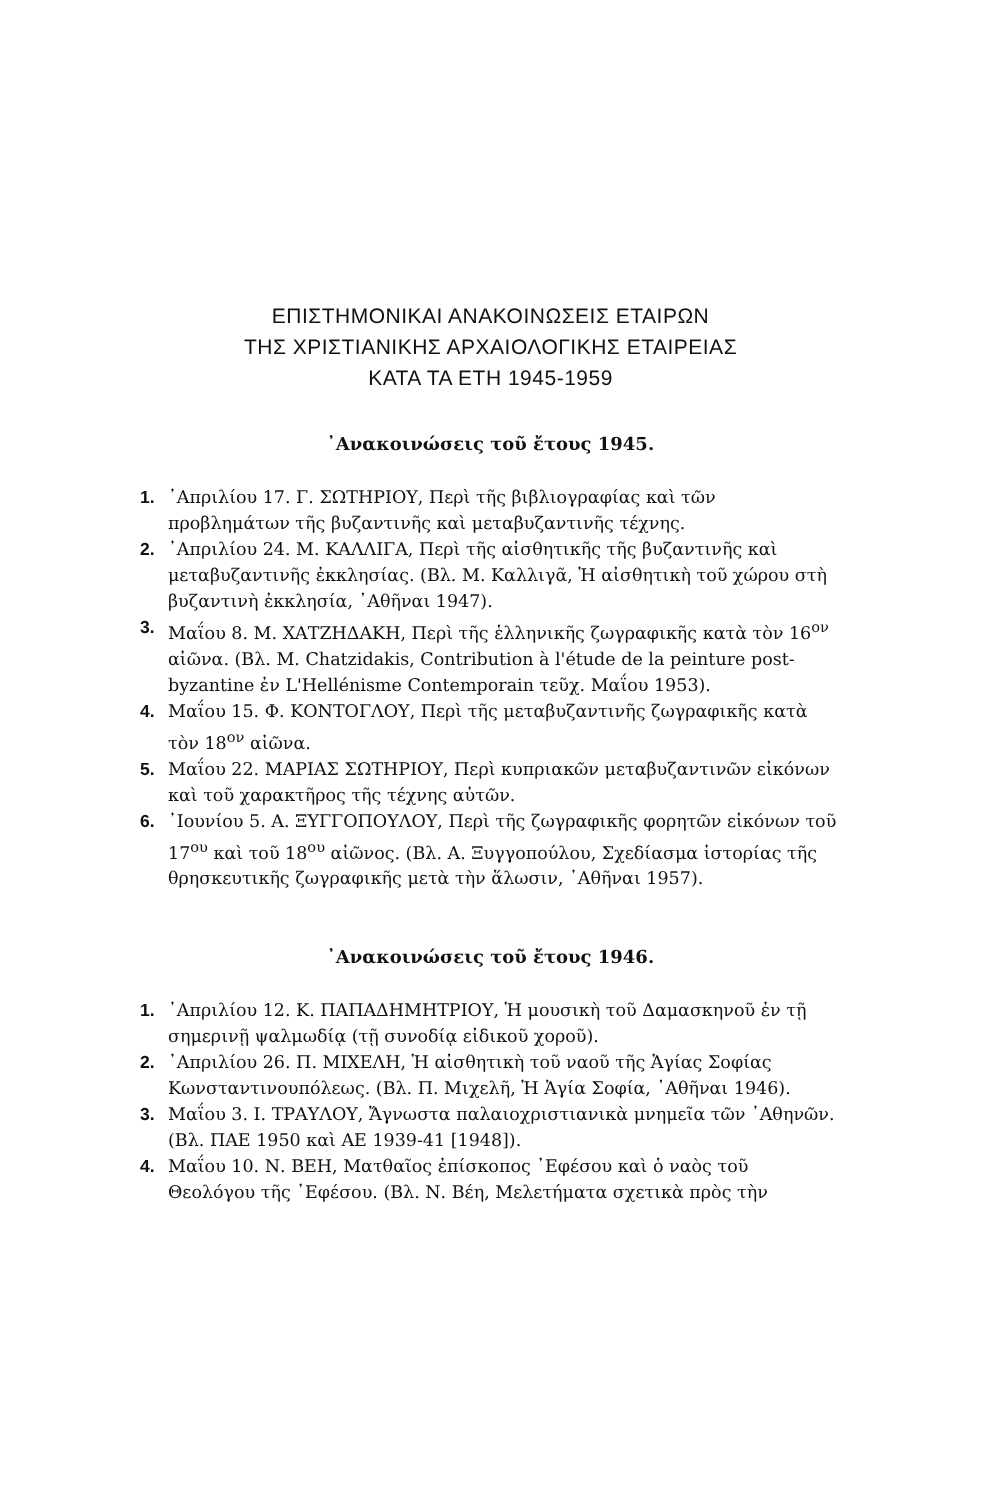ΕΠΙΣΤΗΜΟΝΙΚΑΙ ΑΝΑΚΟΙΝΩΣΕΙΣ ΕΤΑΙΡΩΝ
ΤΗΣ ΧΡΙΣΤΙΑΝΙΚΗΣ ΑΡΧΑΙΟΛΟΓΙΚΗΣ ΕΤΑΙΡΕΙΑΣ
ΚΑΤΑ ΤΑ ΕΤΗ 1945-1959
᾿Ανακοινώσεις τοῦ ἔτους 1945.
1. ᾿Απριλίου 17. Γ. ΣΩΤΗΡΙΟΥ, Περὶ τῆς βιβλιογραφίας καὶ τῶν προβλημάτων τῆς βυζαντινῆς καὶ μεταβυζαντινῆς τέχνης.
2. ᾿Απριλίου 24. Μ. ΚΑΛΛΙΓΑ, Περὶ τῆς αἰσθητικῆς τῆς βυζαντινῆς καὶ μεταβυζαντινῆς ἐκκλησίας. (Βλ. Μ. Καλλιγᾶ, Ἡ αἰσθητικὴ τοῦ χώρου στὴ βυζαντινὴ ἐκκλησία, ᾿Αθῆναι 1947).
3. Μαΐου 8. Μ. ΧΑΤΖΗΔΑΚΗ, Περὶ τῆς ἑλληνικῆς ζωγραφικῆς κατὰ τὸν 16<sup>ον</sup> αἰῶνα. (Βλ. M. Chatzidakis, Contribution à l'étude de la peinture post-byzantine ἐν L'Hellénisme Contemporain τεῦχ. Μαΐου 1953).
4. Μαΐου 15. Φ. ΚΟΝΤΟΓΛΟΥ, Περὶ τῆς μεταβυζαντινῆς ζωγραφικῆς κατὰ τὸν 18<sup>ον</sup> αἰῶνα.
5. Μαΐου 22. ΜΑΡΙΑΣ ΣΩΤΗΡΙΟΥ, Περὶ κυπριακῶν μεταβυζαντινῶν εἰκόνων καὶ τοῦ χαρακτῆρος τῆς τέχνης αὐτῶν.
6. ᾿Ιουνίου 5. Α. ΞΥΓΓΟΠΟΥΛΟΥ, Περὶ τῆς ζωγραφικῆς φορητῶν εἰκόνων τοῦ 17<sup>ου</sup> καὶ τοῦ 18<sup>ου</sup> αἰῶνος. (Βλ. Α. Ξυγγοπούλου, Σχεδίασμα ἱστορίας τῆς θρησκευτικῆς ζωγραφικῆς μετὰ τὴν ἅλωσιν, ᾿Αθῆναι 1957).
᾿Ανακοινώσεις τοῦ ἔτους 1946.
1. ᾿Απριλίου 12. Κ. ΠΑΠΑΔΗΜΗΤΡΙΟΥ, Ἡ μουσικὴ τοῦ Δαμασκηνοῦ ἐν τῇ σημερινῇ ψαλμωδίᾳ (τῇ συνοδίᾳ εἰδικοῦ χοροῦ).
2. ᾿Απριλίου 26. Π. ΜΙΧΕΛΗ, Ἡ αἰσθητικὴ τοῦ ναοῦ τῆς Ἁγίας Σοφίας Κωνσταντινουπόλεως. (Βλ. Π. Μιχελῆ, Ἡ Ἁγία Σοφία, ᾿Αθῆναι 1946).
3. Μαΐου 3. Ι. ΤΡΑΥΛΟΥ, Ἄγνωστα παλαιοχριστιανικὰ μνημεῖα τῶν ᾿Αθηνῶν. (Βλ. ΠΑΕ 1950 καὶ ΑΕ 1939-41 [1948]).
4. Μαΐου 10. Ν. ΒΕΗ, Ματθαῖος ἐπίσκοπος ᾿Εφέσου καὶ ὁ ναὸς τοῦ Θεολόγου τῆς ᾿Εφέσου. (Βλ. Ν. Βέη, Μελετήματα σχετικὰ πρὸς τὴν